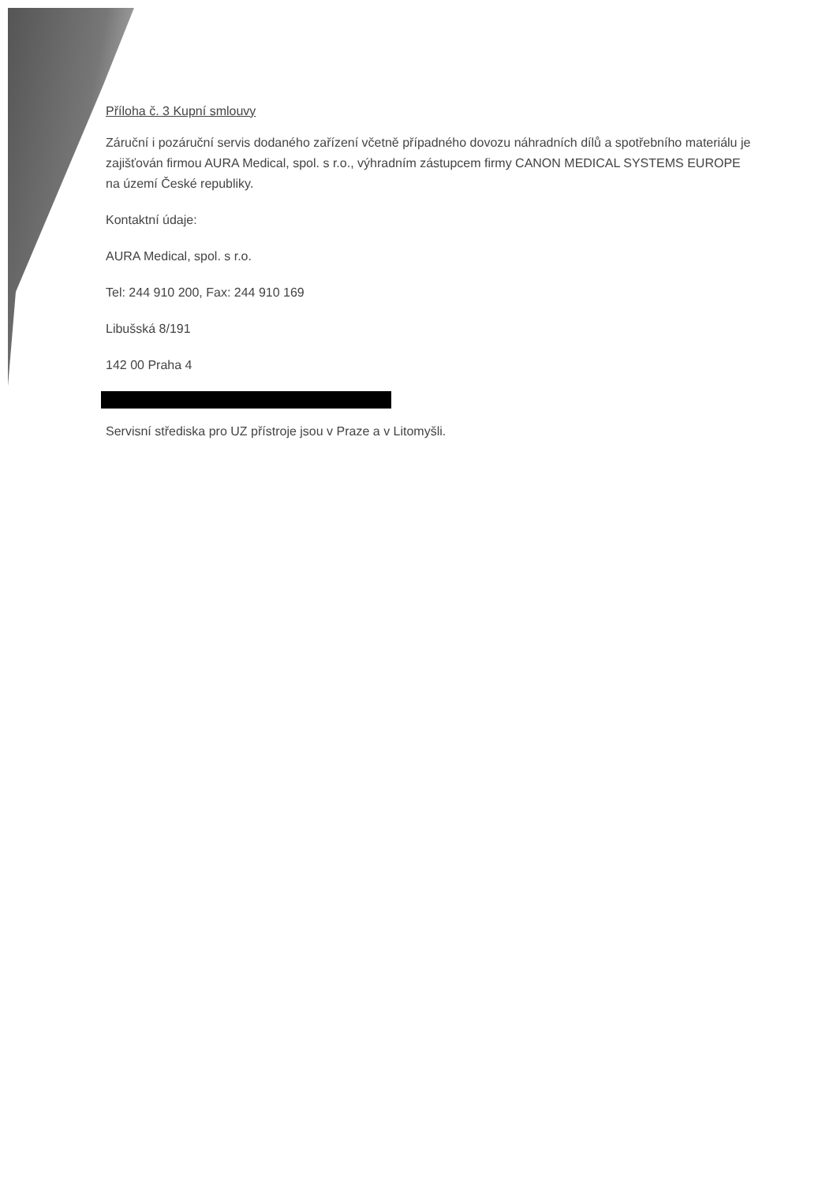Příloha č. 3 Kupní smlouvy
Záruční i pozáruční servis dodaného zařízení včetně případného dovozu náhradních dílů a spotřebního materiálu je zajišťován firmou AURA Medical, spol. s r.o., výhradním zástupcem firmy CANON MEDICAL SYSTEMS EUROPE na území České republiky.
Kontaktní údaje:
AURA Medical, spol. s r.o.
Tel: 244 910 200, Fax: 244 910 169
Libušská 8/191
142 00 Praha 4
Servisní střediska pro UZ přístroje jsou v Praze a v Litomyšli.